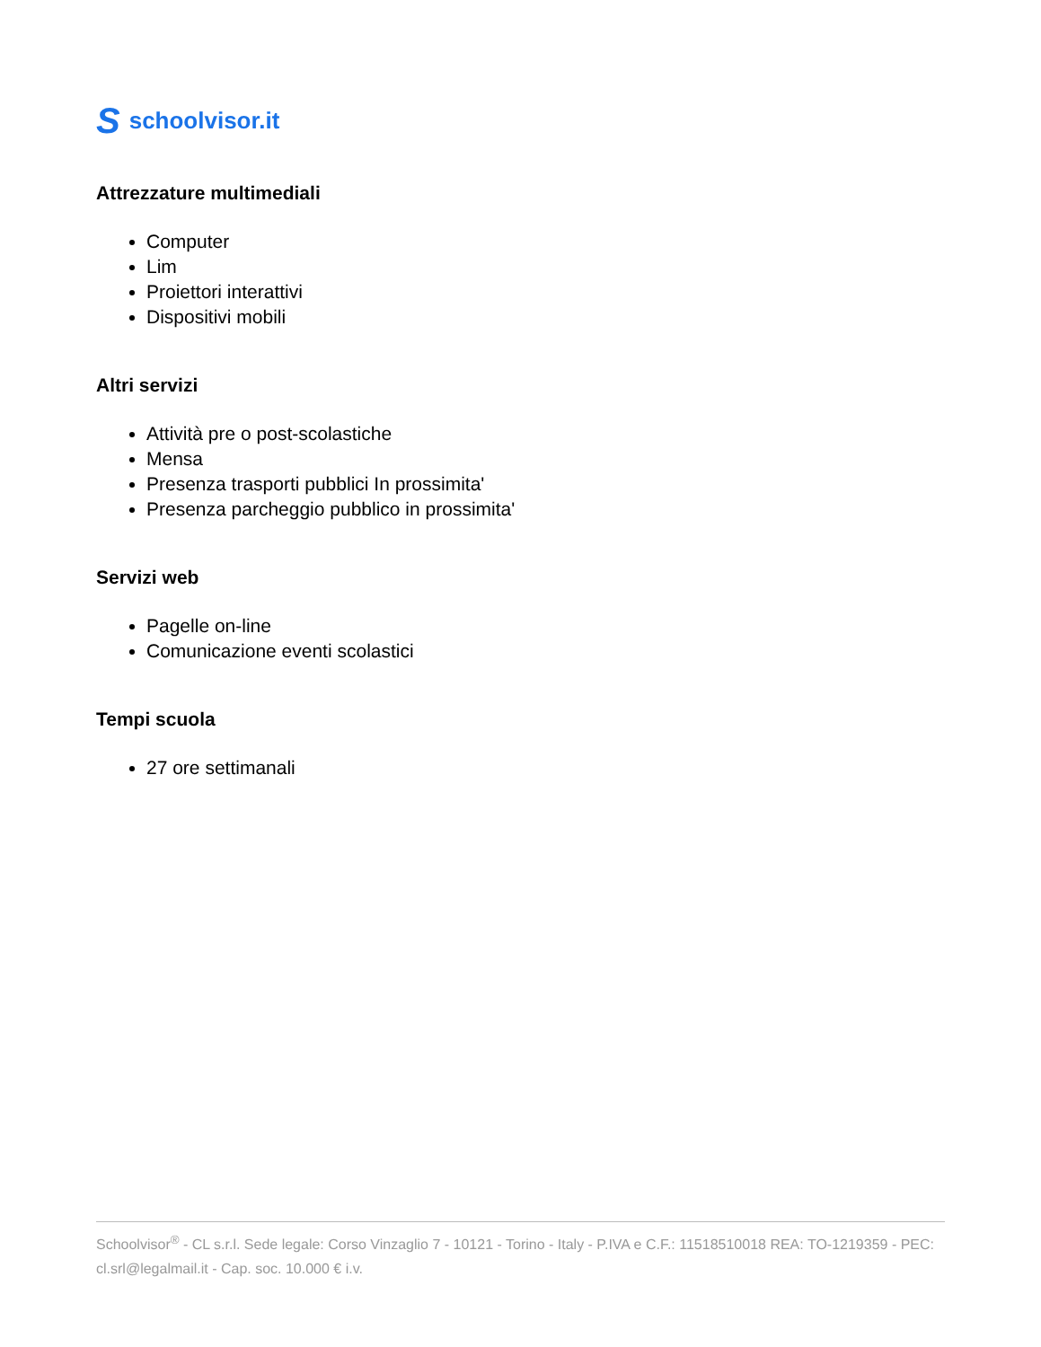Sschoolvisor.it
Attrezzature multimediali
Computer
Lim
Proiettori interattivi
Dispositivi mobili
Altri servizi
Attività pre o post-scolastiche
Mensa
Presenza trasporti pubblici In prossimita'
Presenza parcheggio pubblico in prossimita'
Servizi web
Pagelle on-line
Comunicazione eventi scolastici
Tempi scuola
27 ore settimanali
Schoolvisor<sup>®</sup> - CL s.r.l. Sede legale: Corso Vinzaglio 7 - 10121 - Torino - Italy - P.IVA e C.F.: 11518510018 REA: TO-1219359 - PEC: cl.srl@legalmail.it - Cap. soc. 10.000 € i.v.